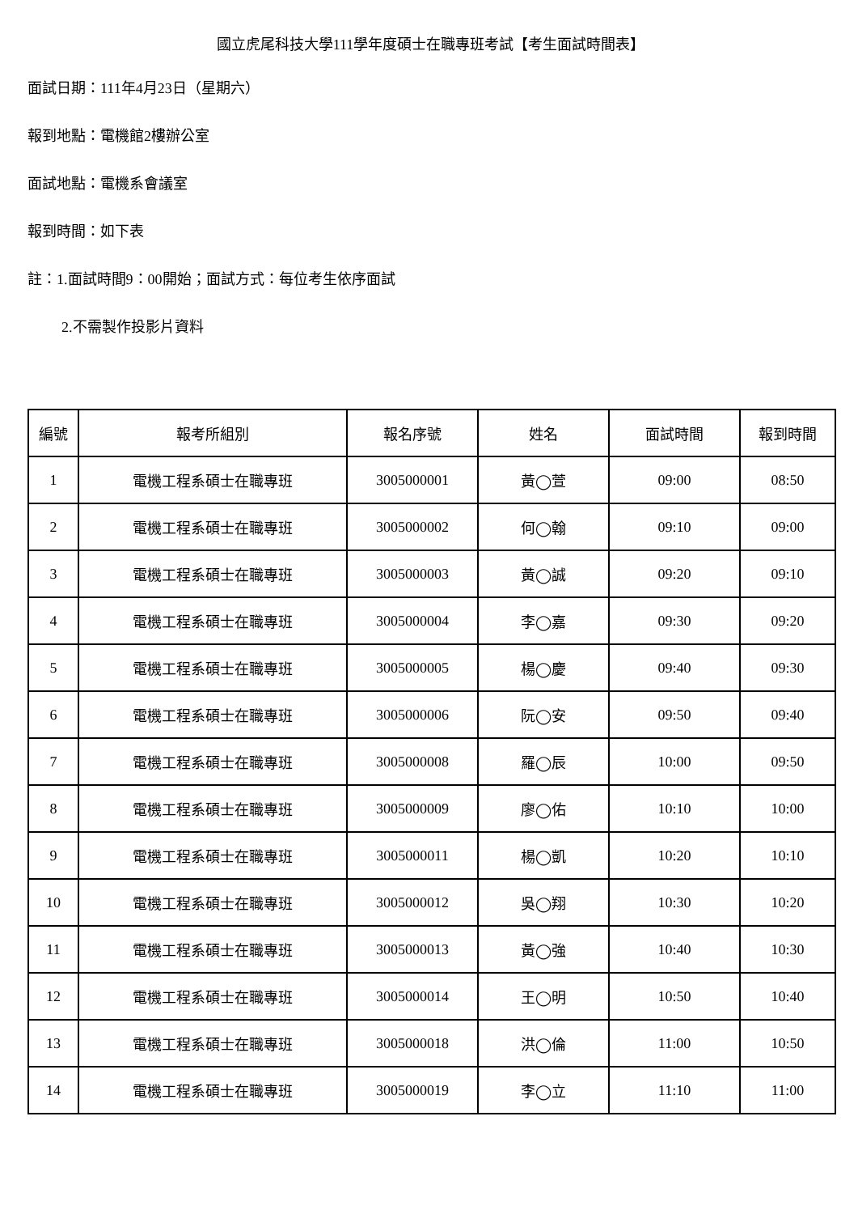國立虎尾科技大學111學年度碩士在職專班考試【考生面試時間表】
面試日期：111年4月23日（星期六）
報到地點：電機館2樓辦公室
面試地點：電機系會議室
報到時間：如下表
註：1.面試時間9：00開始；面試方式：每位考生依序面試
2.不需製作投影片資料
| 編號 | 報考所組別 | 報名序號 | 姓名 | 面試時間 | 報到時間 |
| --- | --- | --- | --- | --- | --- |
| 1 | 電機工程系碩士在職專班 | 3005000001 | 黃◯萱 | 09:00 | 08:50 |
| 2 | 電機工程系碩士在職專班 | 3005000002 | 何◯翰 | 09:10 | 09:00 |
| 3 | 電機工程系碩士在職專班 | 3005000003 | 黃◯誠 | 09:20 | 09:10 |
| 4 | 電機工程系碩士在職專班 | 3005000004 | 李◯嘉 | 09:30 | 09:20 |
| 5 | 電機工程系碩士在職專班 | 3005000005 | 楊◯慶 | 09:40 | 09:30 |
| 6 | 電機工程系碩士在職專班 | 3005000006 | 阮◯安 | 09:50 | 09:40 |
| 7 | 電機工程系碩士在職專班 | 3005000008 | 羅◯辰 | 10:00 | 09:50 |
| 8 | 電機工程系碩士在職專班 | 3005000009 | 廖◯佑 | 10:10 | 10:00 |
| 9 | 電機工程系碩士在職專班 | 3005000011 | 楊◯凱 | 10:20 | 10:10 |
| 10 | 電機工程系碩士在職專班 | 3005000012 | 吳◯翔 | 10:30 | 10:20 |
| 11 | 電機工程系碩士在職專班 | 3005000013 | 黃◯強 | 10:40 | 10:30 |
| 12 | 電機工程系碩士在職專班 | 3005000014 | 王◯明 | 10:50 | 10:40 |
| 13 | 電機工程系碩士在職專班 | 3005000018 | 洪◯倫 | 11:00 | 10:50 |
| 14 | 電機工程系碩士在職專班 | 3005000019 | 李◯立 | 11:10 | 11:00 |